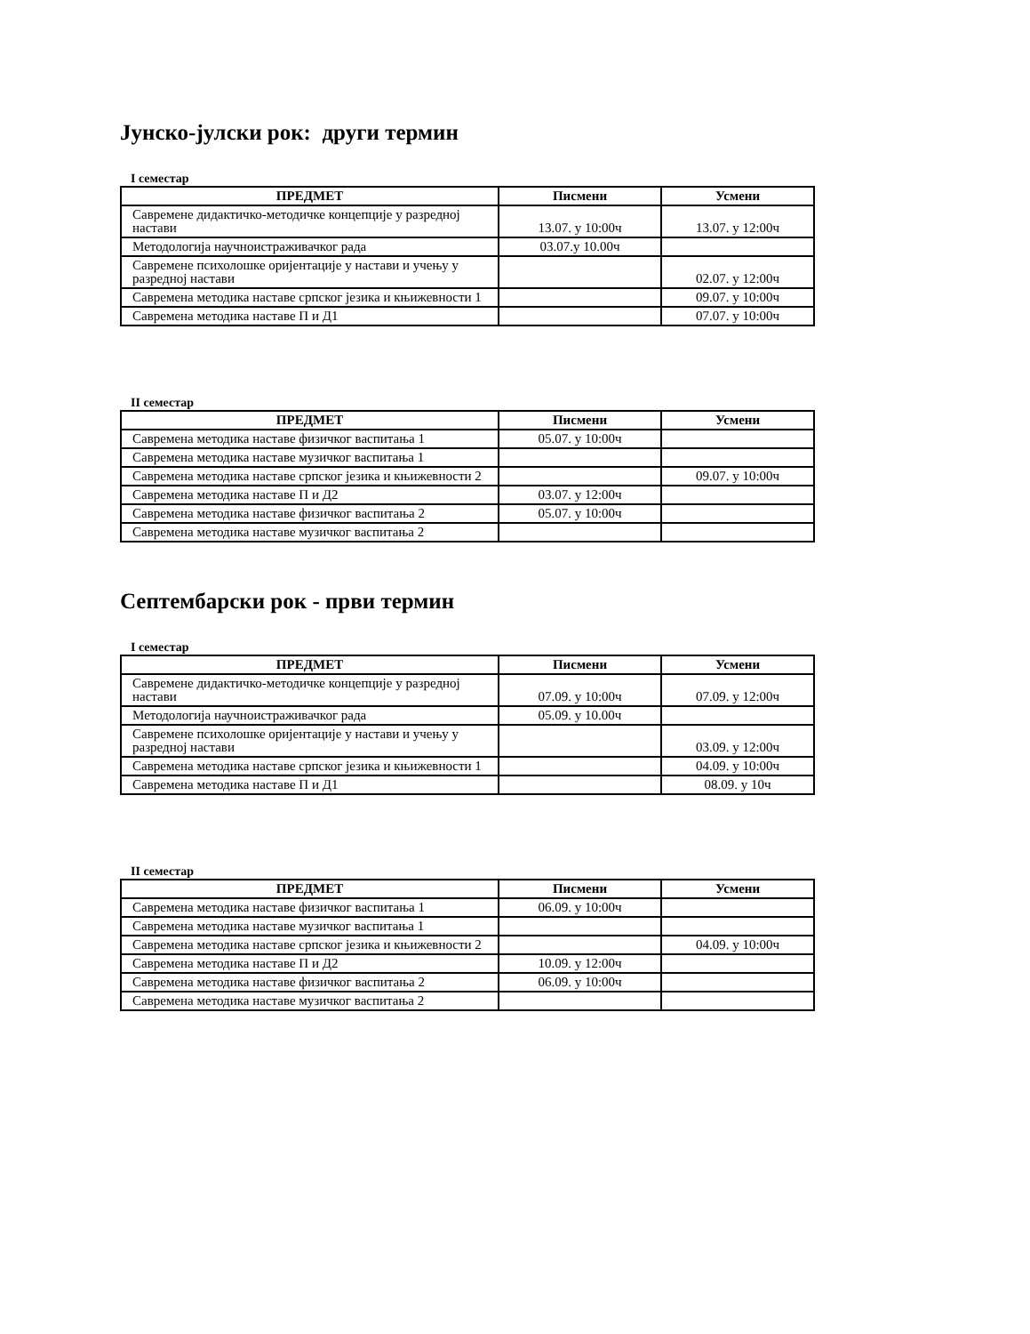Јунско-јулски рок: други термин
I семестар
| ПРЕДМЕТ | Писмени | Усмени |
| --- | --- | --- |
| Савремене дидактичко-методичке концепције у разредној настави | 13.07. у 10:00ч | 13.07. у 12:00ч |
| Методологија научноистраживачког рада | 03.07.у 10.00ч | |
| Савремене психолошке оријентације у настави и учењу у разредној настави | | 02.07. у 12:00ч |
| Савремена методика наставе српског језика и књижевности 1 | | 09.07. у 10:00ч |
| Савремена методика наставе П и Д1 | | 07.07. у 10:00ч |
II семестар
| ПРЕДМЕТ | Писмени | Усмени |
| --- | --- | --- |
| Савремена методика наставе физичког васпитања 1 | 05.07. у 10:00ч | |
| Савремена методика наставе музичког васпитања 1 | | |
| Савремена методика наставе српског језика и књижевности 2 | | 09.07. у 10:00ч |
| Савремена методика наставе П и Д2 | 03.07. у 12:00ч | |
| Савремена методика наставе физичког васпитања 2 | 05.07. у 10:00ч | |
| Савремена методика наставе музичког васпитања 2 | | |
Септембарски рок - први термин
I семестар
| ПРЕДМЕТ | Писмени | Усмени |
| --- | --- | --- |
| Савремене дидактичко-методичке концепције у разредној настави | 07.09. у 10:00ч | 07.09. у 12:00ч |
| Методологија научноистраживачког рада | 05.09. у 10.00ч | |
| Савремене психолошке оријентације у настави и учењу у разредној настави | | 03.09. у 12:00ч |
| Савремена методика наставе српског језика и књижевности 1 | | 04.09. у 10:00ч |
| Савремена методика наставе П и Д1 | | 08.09. у 10ч |
II семестар
| ПРЕДМЕТ | Писмени | Усмени |
| --- | --- | --- |
| Савремена методика наставе физичког васпитања 1 | 06.09. у 10:00ч | |
| Савремена методика наставе музичког васпитања 1 | | |
| Савремена методика наставе српског језика и књижевности 2 | | 04.09. у 10:00ч |
| Савремена методика наставе П и Д2 | 10.09. у 12:00ч | |
| Савремена методика наставе физичког васпитања 2 | 06.09. у 10:00ч | |
| Савремена методика наставе музичког васпитања 2 | | |